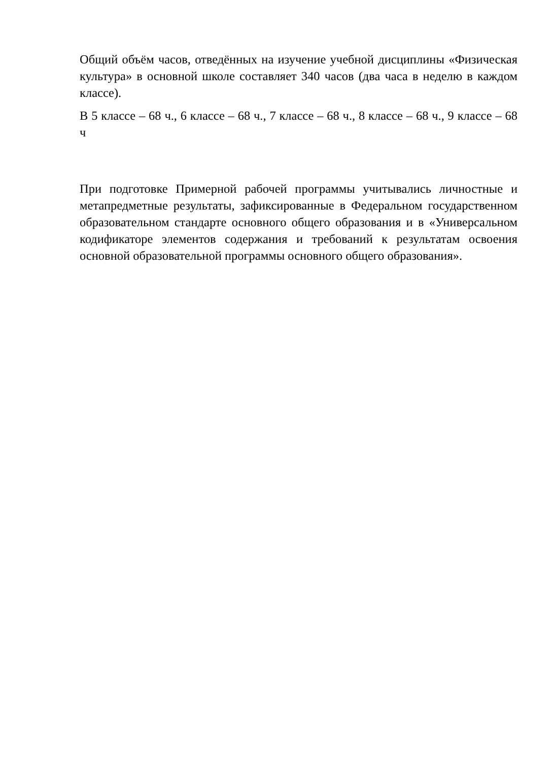Общий объём часов, отведённых на изучение учебной дисциплины «Физическая культура» в основной школе составляет 340 часов (два часа в неделю в каждом классе).
В 5 классе – 68 ч., 6 классе – 68 ч., 7 классе – 68 ч., 8 классе – 68 ч., 9 классе – 68 ч
При подготовке Примерной рабочей программы учитывались личностные и метапредметные результаты, зафиксированные в Федеральном государственном образовательном стандарте основного общего образования и в «Универсальном кодификаторе элементов содержания и требований к результатам освоения основной образовательной программы основного общего образования».